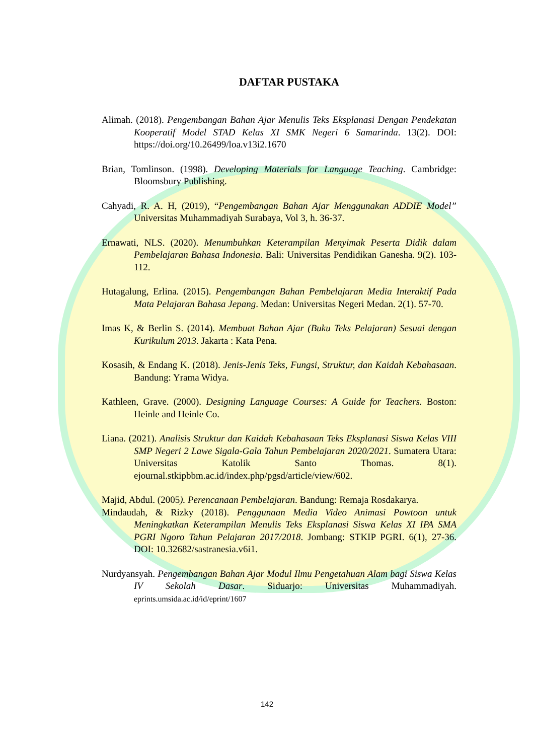DAFTAR PUSTAKA
Alimah. (2018). Pengembangan Bahan Ajar Menulis Teks Eksplanasi Dengan Pendekatan Kooperatif Model STAD Kelas XI SMK Negeri 6 Samarinda. 13(2). DOI: https://doi.org/10.26499/loa.v13i2.1670
Brian, Tomlinson. (1998). Developing Materials for Language Teaching. Cambridge: Bloomsbury Publishing.
Cahyadi, R. A. H, (2019), “Pengembangan Bahan Ajar Menggunakan ADDIE Model” Universitas Muhammadiyah Surabaya, Vol 3, h. 36-37.
Ernawati, NLS. (2020). Menumbuhkan Keterampilan Menyimak Peserta Didik dalam Pembelajaran Bahasa Indonesia. Bali: Universitas Pendidikan Ganesha. 9(2). 103-112.
Hutagalung, Erlina. (2015). Pengembangan Bahan Pembelajaran Media Interaktif Pada Mata Pelajaran Bahasa Jepang. Medan: Universitas Negeri Medan. 2(1). 57-70.
Imas K, & Berlin S. (2014). Membuat Bahan Ajar (Buku Teks Pelajaran) Sesuai dengan Kurikulum 2013. Jakarta : Kata Pena.
Kosasih, & Endang K. (2018). Jenis-Jenis Teks, Fungsi, Struktur, dan Kaidah Kebahasaan. Bandung: Yrama Widya.
Kathleen, Grave. (2000). Designing Language Courses: A Guide for Teachers. Boston: Heinle and Heinle Co.
Liana. (2021). Analisis Struktur dan Kaidah Kebahasaan Teks Eksplanasi Siswa Kelas VIII SMP Negeri 2 Lawe Sigala-Gala Tahun Pembelajaran 2020/2021. Sumatera Utara: Universitas Katolik Santo Thomas. 8(1). ejournal.stkipbbm.ac.id/index.php/pgsd/article/view/602.
Majid, Abdul. (2005). Perencanaan Pembelajaran. Bandung: Remaja Rosdakarya.
Mindaudah, & Rizky (2018). Penggunaan Media Video Animasi Powtoon untuk Meningkatkan Keterampilan Menulis Teks Eksplanasi Siswa Kelas XI IPA SMA PGRI Ngoro Tahun Pelajaran 2017/2018. Jombang: STKIP PGRI. 6(1), 27-36. DOI: 10.32682/sastranesia.v6i1.
Nurdyansyah. Pengembangan Bahan Ajar Modul Ilmu Pengetahuan Alam bagi Siswa Kelas IV Sekolah Dasar. Siduarjo: Universitas Muhammadiyah. eprints.umsida.ac.id/id/eprint/1607
142